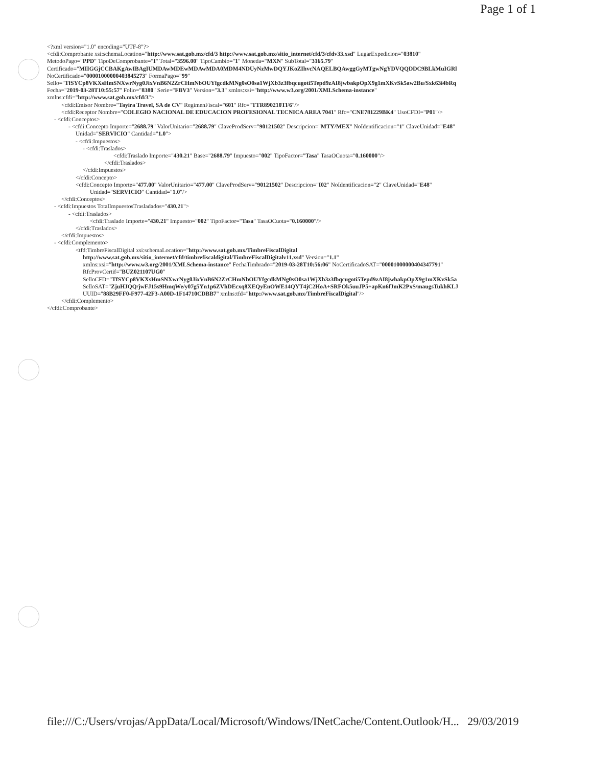Page 1 of 1
<?xml version="1.0" encoding="UTF-8"?>
<cfdi:Comprobante xsi:schemaLocation="http://www.sat.gob.mx/cfd/3 http://www.sat.gob.mx/sitio_internet/cfd/3/cfdv33.xsd" LugarExpedicion="03810"
MetodoPago="PPD" TipoDeComprobante="I" Total="3596.00" TipoCambio="1" Moneda="MXN" SubTotal="3165.79"
Certificado="MIIGGjCCBAKgAwIBAgIUMDAwMDEwMDAwMDA0MDM4NDUyNzMwDQYJKoZIhvcNAQELBQAwggGyMTgwNgYDVQQDDC9BLkMuIGRl
NoCertificado="00001000000403845273" FormaPago="99"
Sello="TfSYCp8VKXsHmSNXwrNyg0JixVnB6N2ZrCHmNbOUYfgcdkMNg0sO0sa1WjXb3z3fbqcugoti5Tepd9zAI8jwbakpOpX9g1mXKvSk5aw2Bu/Sxk63i4bRq
Fecha="2019-03-28T10:55:57" Folio="8380" Serie="FBV3" Version="3.3" xmlns:xsi="http://www.w3.org/2001/XMLSchema-instance"
xmlns:cfdi="http://www.sat.gob.mx/cfd/3">
<cfdi:Emisor Nombre="Tayira Travel, SA de CV" RegimenFiscal="601" Rfc="TTR890210TF6"/>
<cfdi:Receptor Nombre="COLEGIO NACIONAL DE EDUCACION PROFESIONAL TECNICA AREA 7041" Rfc="CNE781229BK4" UsoCFDI="P01"/>
- <cfdi:Conceptos>
- <cfdi:Concepto Importe="2688.79" ValorUnitario="2688.79" ClaveProdServ="90121502" Descripcion="MTY/MEX" NoIdentificacion="1" ClaveUnidad="E48"
Unidad="SERVICIO" Cantidad="1.0">
- <cfdi:Impuestos>
- <cfdi:Traslados>
<cfdi:Traslado Importe="430.21" Base="2688.79" Impuesto="002" TipoFactor="Tasa" TasaOCuota="0.160000"/>
</cfdi:Traslados>
</cfdi:Impuestos>
</cfdi:Concepto>
<cfdi:Concepto Importe="477.00" ValorUnitario="477.00" ClaveProdServ="90121502" Descripcion="I02" NoIdentificacion="2" ClaveUnidad="E48"
Unidad="SERVICIO" Cantidad="1.0"/>
</cfdi:Conceptos>
- <cfdi:Impuestos TotalImpuestosTrasladados="430.21">
- <cfdi:Traslados>
<cfdi:Traslado Importe="430.21" Impuesto="002" TipoFactor="Tasa" TasaOCuota="0.160000"/>
</cfdi:Traslados>
</cfdi:Impuestos>
- <cfdi:Complemento>
<tfd:TimbreFiscalDigital xsi:schemaLocation="http://www.sat.gob.mx/TimbreFiscalDigital
http://www.sat.gob.mx/sitio_internet/cfd/timbrefiscaldigital/TimbreFiscalDigitalv11.xsd" Version="1.1"
xmlns:xsi="http://www.w3.org/2001/XMLSchema-instance" FechaTimbrado="2019-03-28T10:56:06" NoCertificadoSAT="00001000000404347791"
RfcProvCertif="BUZ021107UG0"
SelloCFD="TfSYCp8VKXsHmSNXwrNyg0JixVnB6N2ZrCHmNbOUYfgcdkMNg0sO0sa1WjXb3z3fbqcugoti5Tepd9zAI8jwbakpOpX9g1mXKvSk5a
SelloSAT="ZjuHJQQ/jwFJ15s9HmqWe/y07g5Yn1p6ZVhDEcxq8XEQyEnOWE14QYT4jC2HoA+SRFOk5uuJP5+apKn6fJmK2PxS/maugsTukhKLJ
UUID="88B29FF0-F977-42F3-A00D-1F14710CDBB7" xmlns:tfd="http://www.sat.gob.mx/TimbreFiscalDigital"/>
</cfdi:Complemento>
</cfdi:Comprobante>
file:///C:/Users/vrojas/AppData/Local/Microsoft/Windows/INetCache/Content.Outlook/H... 29/03/2019